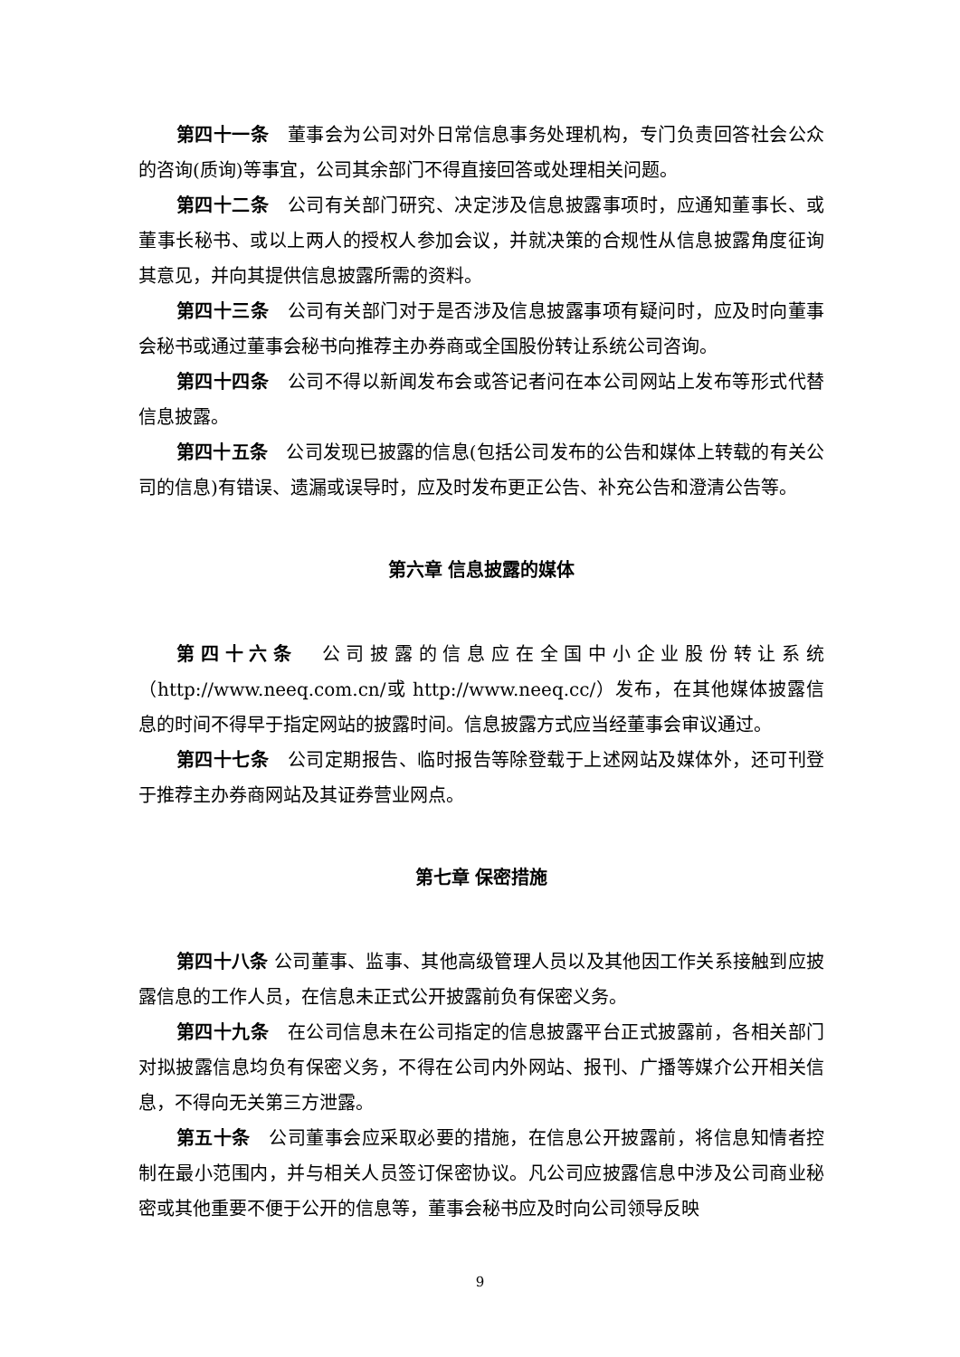第四十一条　董事会为公司对外日常信息事务处理机构，专门负责回答社会公众的咨询(质询)等事宜，公司其余部门不得直接回答或处理相关问题。
第四十二条　公司有关部门研究、决定涉及信息披露事项时，应通知董事长、或董事长秘书、或以上两人的授权人参加会议，并就决策的合规性从信息披露角度征询其意见，并向其提供信息披露所需的资料。
第四十三条　公司有关部门对于是否涉及信息披露事项有疑问时，应及时向董事会秘书或通过董事会秘书向推荐主办券商或全国股份转让系统公司咨询。
第四十四条　公司不得以新闻发布会或答记者问在本公司网站上发布等形式代替信息披露。
第四十五条　公司发现已披露的信息(包括公司发布的公告和媒体上转载的有关公司的信息)有错误、遗漏或误导时，应及时发布更正公告、补充公告和澄清公告等。
第六章 信息披露的媒体
第四十六条　公司披露的信息应在全国中小企业股份转让系统（http://www.neeq.com.cn/或 http://www.neeq.cc/）发布，在其他媒体披露信息的时间不得早于指定网站的披露时间。信息披露方式应当经董事会审议通过。
第四十七条　公司定期报告、临时报告等除登载于上述网站及媒体外，还可刊登于推荐主办券商网站及其证券营业网点。
第七章 保密措施
第四十八条 公司董事、监事、其他高级管理人员以及其他因工作关系接触到应披露信息的工作人员，在信息未正式公开披露前负有保密义务。
第四十九条　在公司信息未在公司指定的信息披露平台正式披露前，各相关部门对拟披露信息均负有保密义务，不得在公司内外网站、报刊、广播等媒介公开相关信息，不得向无关第三方泄露。
第五十条　公司董事会应采取必要的措施，在信息公开披露前，将信息知情者控制在最小范围内，并与相关人员签订保密协议。凡公司应披露信息中涉及公司商业秘密或其他重要不便于公开的信息等，董事会秘书应及时向公司领导反映
9